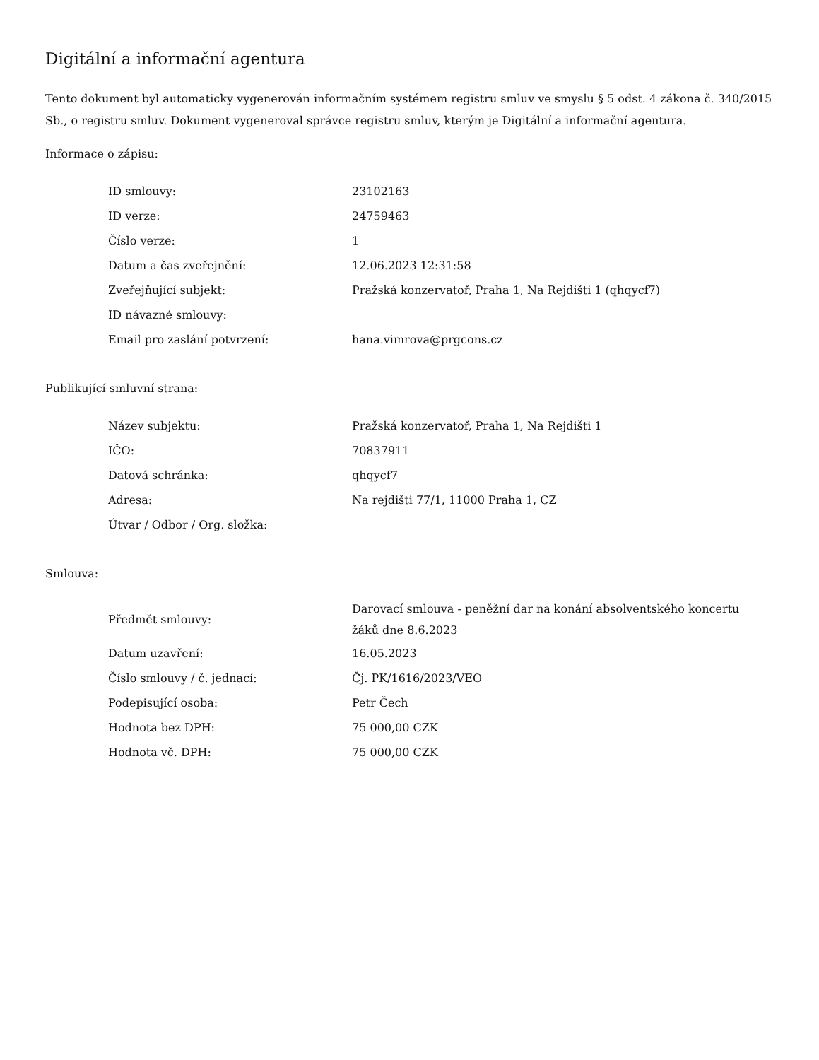Digitální a informační agentura
Tento dokument byl automaticky vygenerován informačním systémem registru smluv ve smyslu § 5 odst. 4 zákona č. 340/2015 Sb., o registru smluv. Dokument vygeneroval správce registru smluv, kterým je Digitální a informační agentura.
Informace o zápisu:
| ID smlouvy: | 23102163 |
| ID verze: | 24759463 |
| Číslo verze: | 1 |
| Datum a čas zveřejnění: | 12.06.2023 12:31:58 |
| Zveřejňující subjekt: | Pražská konzervatoř, Praha 1, Na Rejdišti 1 (qhqycf7) |
| ID návazné smlouvy: | |
| Email pro zaslání potvrzení: | hana.vimrova@prgcons.cz |
Publikující smluvní strana:
| Název subjektu: | Pražská konzervatoř, Praha 1, Na Rejdišti 1 |
| IČO: | 70837911 |
| Datová schránka: | qhqycf7 |
| Adresa: | Na rejdišti 77/1, 11000 Praha 1, CZ |
| Útvar / Odbor / Org. složka: | |
Smlouva:
| Předmět smlouvy: | Darovací smlouva - peněžní dar na konání absolventského koncertu žáků dne 8.6.2023 |
| Datum uzavření: | 16.05.2023 |
| Číslo smlouvy / č. jednací: | Čj. PK/1616/2023/VEO |
| Podepisující osoba: | Petr Čech |
| Hodnota bez DPH: | 75 000,00 CZK |
| Hodnota vč. DPH: | 75 000,00 CZK |